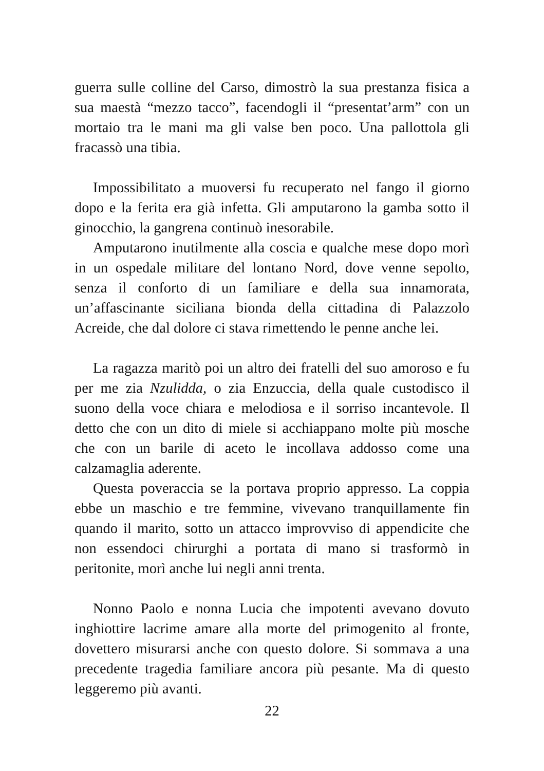guerra sulle colline del Carso, dimostrò la sua prestanza fisica a sua maestà “mezzo tacco”, facendogli il “presentat’arm” con un mortaio tra le mani ma gli valse ben poco. Una pallottola gli fracassò una tibia.
Impossibilitato a muoversi fu recuperato nel fango il giorno dopo e la ferita era già infetta. Gli amputarono la gamba sotto il ginocchio, la gangrena continuò inesorabile.
Amputarono inutilmente alla coscia e qualche mese dopo morì in un ospedale militare del lontano Nord, dove venne sepolto, senza il conforto di un familiare e della sua innamorata, un’affascinante siciliana bionda della cittadina di Palazzolo Acreide, che dal dolore ci stava rimettendo le penne anche lei.
La ragazza maritò poi un altro dei fratelli del suo amoroso e fu per me zia Nzulidda, o zia Enzuccia, della quale custodisco il suono della voce chiara e melodiosa e il sorriso incantevole. Il detto che con un dito di miele si acchiappano molte più mosche che con un barile di aceto le incollava addosso come una calzamaglia aderente.
Questa poveraccia se la portava proprio appresso. La coppia ebbe un maschio e tre femmine, vivevano tranquillamente fin quando il marito, sotto un attacco improvviso di appendicite che non essendoci chirurghi a portata di mano si trasformò in peritonite, morì anche lui negli anni trenta.
Nonno Paolo e nonna Lucia che impotenti avevano dovuto inghiottire lacrime amare alla morte del primogenito al fronte, dovettero misurarsi anche con questo dolore. Si sommava a una precedente tragedia familiare ancora più pesante. Ma di questo leggeremo più avanti.
22